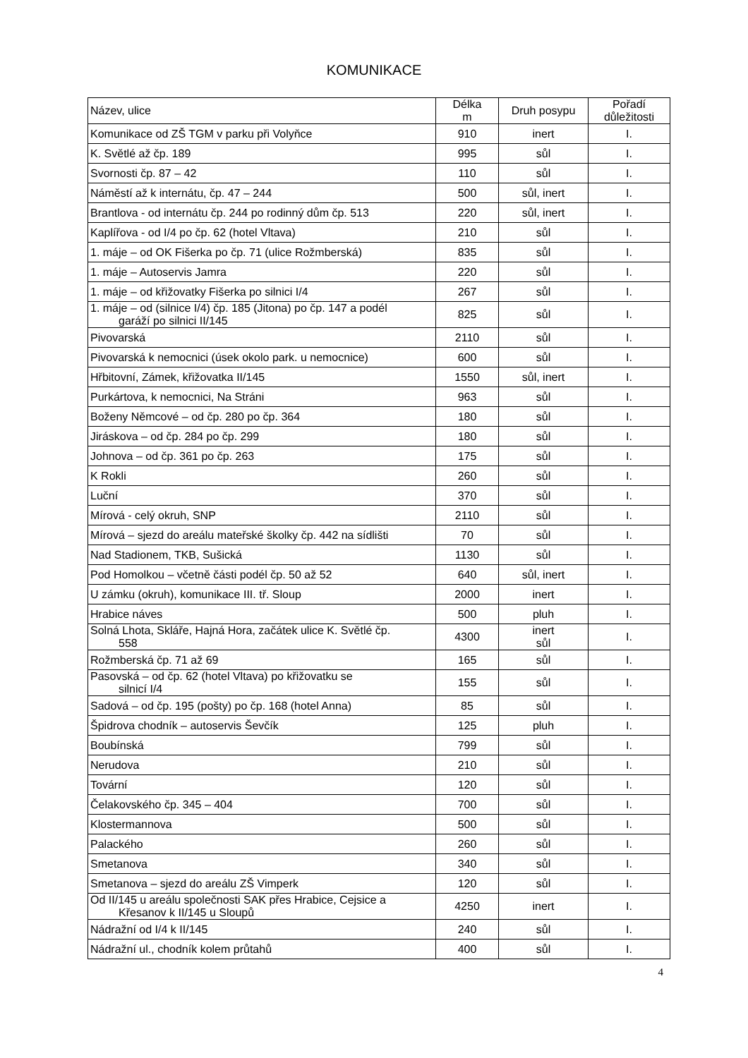KOMUNIKACE
| Název, ulice | Délka m | Druh posypu | Pořadí důležitosti |
| --- | --- | --- | --- |
| Komunikace od ZŠ TGM v parku při Volyňce | 910 | inert | I. |
| K. Světlé až čp. 189 | 995 | sůl | I. |
| Svornosti čp. 87 – 42 | 110 | sůl | I. |
| Náměstí až k internátu, čp. 47 – 244 | 500 | sůl, inert | I. |
| Brantlova - od internátu čp. 244 po rodinný dům čp. 513 | 220 | sůl, inert | I. |
| Kaplířova - od I/4 po čp. 62 (hotel Vltava) | 210 | sůl | I. |
| 1. máje – od OK Fišerka po čp. 71 (ulice Rožmberská) | 835 | sůl | I. |
| 1. máje – Autoservis Jamra | 220 | sůl | I. |
| 1. máje – od křižovatky Fišerka po silnici I/4 | 267 | sůl | I. |
| 1. máje – od (silnice I/4) čp. 185 (Jitona) po čp. 147 a podél garáží po silnici II/145 | 825 | sůl | I. |
| Pivovarská | 2110 | sůl | I. |
| Pivovarská k nemocnici (úsek okolo park. u nemocnice) | 600 | sůl | I. |
| Hřbitovní, Zámek, křižovatka II/145 | 1550 | sůl, inert | I. |
| Purkártova, k nemocnici, Na Stráni | 963 | sůl | I. |
| Boženy Němcové – od čp. 280 po čp. 364 | 180 | sůl | I. |
| Jiráskova – od čp. 284 po čp. 299 | 180 | sůl | I. |
| Johnova – od čp. 361 po čp. 263 | 175 | sůl | I. |
| K Rokli | 260 | sůl | I. |
| Luční | 370 | sůl | I. |
| Mírová - celý okruh, SNP | 2110 | sůl | I. |
| Mírová – sjezd do areálu mateřské školky čp. 442 na sídlišti | 70 | sůl | I. |
| Nad Stadionem, TKB, Sušická | 1130 | sůl | I. |
| Pod Homolkou – včetně části podél čp. 50 až 52 | 640 | sůl, inert | I. |
| U zámku (okruh), komunikace III. tř. Sloup | 2000 | inert | I. |
| Hrabice náves | 500 | pluh | I. |
| Solná Lhota, Skláře, Hajná Hora, začátek ulice K. Světlé čp. 558 | 4300 | inert sůl | I. |
| Rožmberská čp. 71 až 69 | 165 | sůl | I. |
| Pasovská – od čp. 62 (hotel Vltava) po křižovatku se silnicí I/4 | 155 | sůl | I. |
| Sadová – od čp. 195 (pošty) po čp. 168 (hotel Anna) | 85 | sůl | I. |
| Špidrova chodník – autoservis Ševčík | 125 | pluh | I. |
| Boubínská | 799 | sůl | I. |
| Nerudova | 210 | sůl | I. |
| Tovární | 120 | sůl | I. |
| Čelakovského čp. 345 – 404 | 700 | sůl | I. |
| Klostermannova | 500 | sůl | I. |
| Palackého | 260 | sůl | I. |
| Smetanova | 340 | sůl | I. |
| Smetanova – sjezd do areálu ZŠ Vimperk | 120 | sůl | I. |
| Od II/145 u areálu společnosti SAK přes Hrabice, Cejsice a Křesanov k II/145 u Sloupů | 4250 | inert | I. |
| Nádražní od I/4 k II/145 | 240 | sůl | I. |
| Nádražní ul., chodník kolem průtahů | 400 | sůl | I. |
4